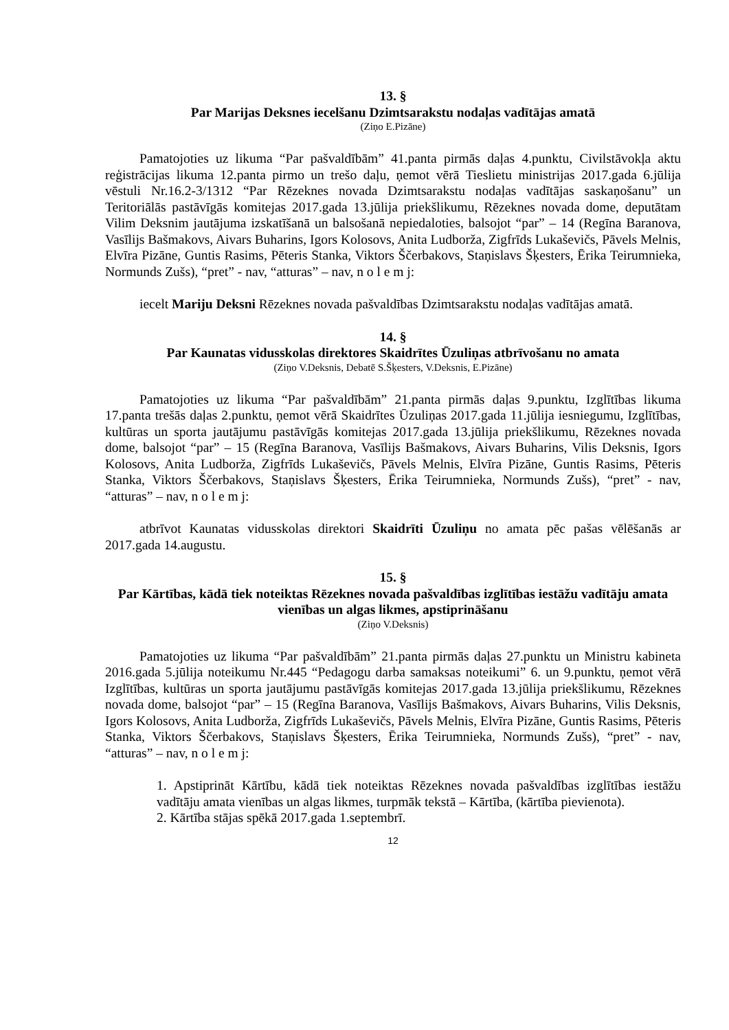13. §
Par Marijas Deksnes iecelšanu Dzimtsarakstu nodaļas vadītājas amatā
(Ziņo E.Pizāne)
Pamatojoties uz likuma “Par pašvaldībām” 41.panta pirmās daļas 4.punktu, Civilstāvokļa aktu reģistrācijas likuma 12.panta pirmo un trešo daļu, ņemot vērā Tieslietu ministrijas 2017.gada 6.jūlija vēstuli Nr.16.2-3/1312 “Par Rēzeknes novada Dzimtsarakstu nodaļas vadītājas saskaņošanu” un Teritoriālās pastāvīgās komitejas 2017.gada 13.jūlija priekšlikumu, Rēzeknes novada dome, deputātam Vilim Deksnim jautājuma izskatīšanā un balsošanā nepiedaloties, balsojot “par” – 14 (Regīna Baranova, Vasīlijs Bašmakovs, Aivars Buharins, Igors Kolosovs, Anita Ludborža, Zigfrīds Lukaševičs, Pāvels Melnis, Elvīra Pizāne, Guntis Rasims, Pēteris Stanka, Viktors Ščerbakovs, Staņislavs Šķesters, Ērika Teirumnieka, Normunds Zušs), “pret” - nav, “atturas” – nav, n o l e m j:
iecelt Mariju Deksni Rēzeknes novada pašvaldības Dzimtsarakstu nodaļas vadītājas amatā.
14. §
Par Kaunatas vidusskolas direktores Skaidrītes Ūzuliņas atbrīvošanu no amata
(Ziņo V.Deksnis, Debatē S.Šķesters, V.Deksnis, E.Pizāne)
Pamatojoties uz likuma “Par pašvaldībām” 21.panta pirmās daļas 9.punktu, Izglītības likuma 17.panta trešās daļas 2.punktu, ņemot vērā Skaidrītes Ūzuliņas 2017.gada 11.jūlija iesniegumu, Izglītības, kultūras un sporta jautājumu pastāvīgās komitejas 2017.gada 13.jūlija priekšlikumu, Rēzeknes novada dome, balsojot “par” – 15 (Regīna Baranova, Vasīlijs Bašmakovs, Aivars Buharins, Vilis Deksnis, Igors Kolosovs, Anita Ludborža, Zigfrīds Lukaševičs, Pāvels Melnis, Elvīra Pizāne, Guntis Rasims, Pēteris Stanka, Viktors Ščerbakovs, Staņislavs Šķesters, Ērika Teirumnieka, Normunds Zušs), “pret” - nav, “atturas” – nav, n o l e m j:
atbrīvot Kaunatas vidusskolas direktori Skaidrīti Ūzuliņu no amata pēc pašas vēlēšanās ar 2017.gada 14.augustu.
15. §
Par Kārtības, kādā tiek noteiktas Rēzeknes novada pašvaldības izglītības iestāžu vadītāju amata vienības un algas likmes, apstiprināšanu
(Ziņo V.Deksnis)
Pamatojoties uz likuma “Par pašvaldībām” 21.panta pirmās daļas 27.punktu un Ministru kabineta 2016.gada 5.jūlija noteikumu Nr.445 “Pedagogu darba samaksas noteikumi” 6. un 9.punktu, ņemot vērā Izglītības, kultūras un sporta jautājumu pastāvīgās komitejas 2017.gada 13.jūlija priekšlikumu, Rēzeknes novada dome, balsojot “par” – 15 (Regīna Baranova, Vasīlijs Bašmakovs, Aivars Buharins, Vilis Deksnis, Igors Kolosovs, Anita Ludborža, Zigfrīds Lukaševičs, Pāvels Melnis, Elvīra Pizāne, Guntis Rasims, Pēteris Stanka, Viktors Ščerbakovs, Staņislavs Šķesters, Ērika Teirumnieka, Normunds Zušs), “pret” - nav, “atturas” – nav, n o l e m j:
1. Apstiprināt Kārtību, kādā tiek noteiktas Rēzeknes novada pašvaldības izglītības iestāžu vadītāju amata vienības un algas likmes, turpmāk tekstā – Kārtība, (kārtība pievienota).
2. Kārtība stājas spēkā 2017.gada 1.septembrī.
12